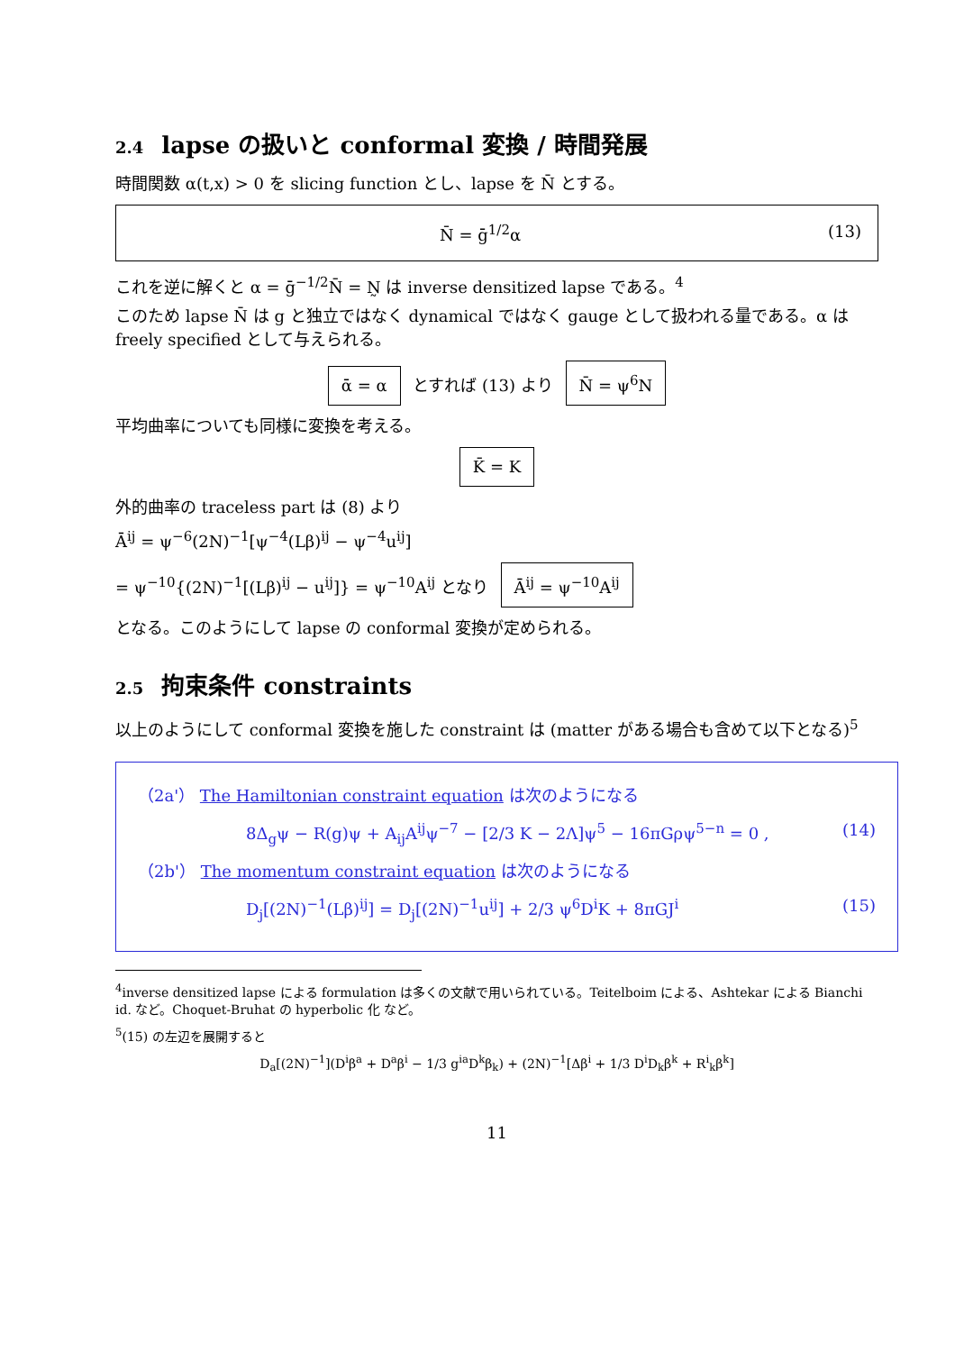2.4 lapse の扱いと conformal 変換 / 時間発展
時間関数 α(t,x) > 0 を slicing function とし、lapse を N̄ とする。
N̄ = ḡ<sup>1/2</sup>α (13)
これを逆に解くと α = ḡ<sup>−1/2</sup>N̄ = N̰ は inverse densitized lapse である。<sup>4</sup>
このため lapse N̄ は g と独立ではなく dynamical ではなく gauge として扱われる量である。α は freely specified として与えられる。
ᾱ = α とすれば (13) より N̄ = ψ<sup>6</sup>N
平均曲率についても同様に変換を考える。
K̄ = K
外的曲率の traceless part は (8) より
Ā<sup>ij</sup> = ψ<sup>−6</sup>(2N)<sup>−1</sup>[ψ<sup>−4</sup>(Lβ)<sup>ij</sup> − ψ<sup>−4</sup>u<sup>ij</sup>]
= ψ<sup>−10</sup>{(2N)<sup>−1</sup>[(Lβ)<sup>ij</sup> − u<sup>ij</sup>]} = ψ<sup>−10</sup>A<sup>ij</sup> となり Ā<sup>ij</sup> = ψ<sup>−10</sup>A<sup>ij</sup>
となる。このようにして lapse の conformal 変換が定められる。
2.5 拘束条件 constraints
以上のようにして conformal 変換を施した constraint は (matter がある場合も含めて以下となる)<sup>5</sup>
（2a'） The Hamiltonian constraint equation は次のようになる
8Δ<sub>g</sub>ψ − R(g)ψ + A<sub>ij</sub>A<sup>ij</sup>ψ<sup>−7</sup> − [2/3 K − 2Λ]ψ<sup>5</sup> − 16πGρψ<sup>5−n</sup> = 0 , (14)
（2b'） The momentum constraint equation は次のようになる
D<sub>j</sub>[(2N)<sup>−1</sup>(Lβ)<sup>ij</sup>] = D<sub>j</sub>[(2N)<sup>−1</sup>u<sup>ij</sup>] + 2/3 ψ<sup>6</sup>D<sup>i</sup>K + 8πGJ<sup>i</sup> (15)
<sup>4</sup> inverse densitized lapse による formulation は多くの文献で用いられている。Teitelboim による、Ashtekar による Bianchi id. など。Choquet-Bruhat の hyperbolic 化 など。
<sup>5</sup> (15) の左辺を展開すると
D<sub>a</sub>[(2N)<sup>−1</sup>](D<sup>i</sup>β<sup>a</sup> + D<sup>a</sup>β<sup>i</sup> − 1/3 g<sup>ia</sup>D<sup>k</sup>β<sub>k</sub>) + (2N)<sup>−1</sup>[Δβ<sup>i</sup> + 1/3 D<sup>i</sup>D<sub>k</sub>β<sup>k</sup> + R<sup>i</sup><sub>k</sub>β<sup>k</sup>]
11